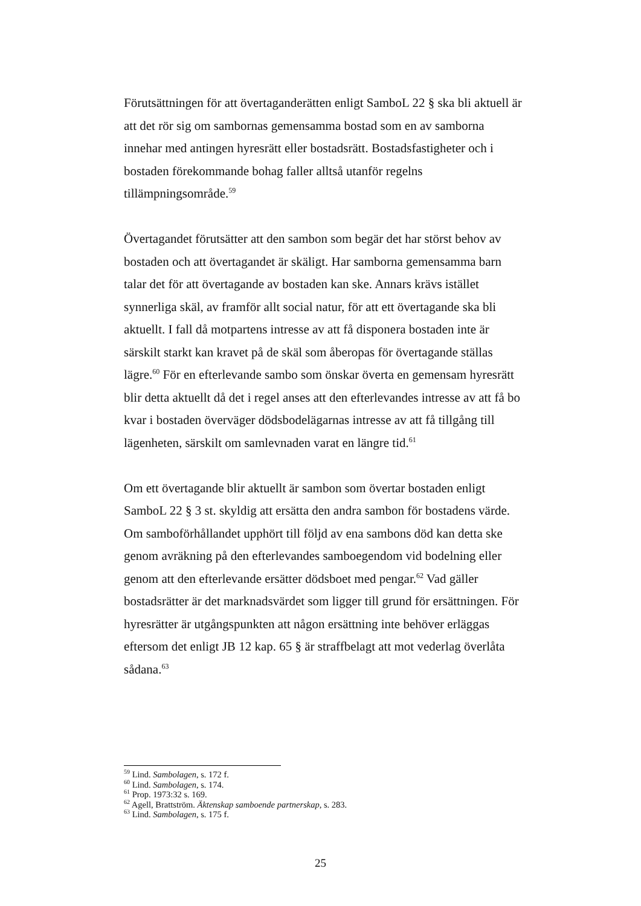Förutsättningen för att övertaganderätten enligt SamboL 22 § ska bli aktuell är att det rör sig om sambornas gemensamma bostad som en av samborna innehar med antingen hyresrätt eller bostadsrätt. Bostadsfastigheter och i bostaden förekommande bohag faller alltså utanför regelns tillämpningsområde.<sup>59</sup>
Övertagandet förutsätter att den sambon som begär det har störst behov av bostaden och att övertagandet är skäligt. Har samborna gemensamma barn talar det för att övertagande av bostaden kan ske. Annars krävs istället synnerliga skäl, av framför allt social natur, för att ett övertagande ska bli aktuellt. I fall då motpartens intresse av att få disponera bostaden inte är särskilt starkt kan kravet på de skäl som åberopas för övertagande ställas lägre.<sup>60</sup> För en efterlevande sambo som önskar överta en gemensam hyresrätt blir detta aktuellt då det i regel anses att den efterlevandes intresse av att få bo kvar i bostaden överväger dödsbodelägarnas intresse av att få tillgång till lägenheten, särskilt om samlevnaden varat en längre tid.<sup>61</sup>
Om ett övertagande blir aktuellt är sambon som övertar bostaden enligt SamboL 22 § 3 st. skyldig att ersätta den andra sambon för bostadens värde. Om samboförhållandet upphört till följd av ena sambons död kan detta ske genom avräkning på den efterlevandes samboegendom vid bodelning eller genom att den efterlevande ersätter dödsboet med pengar.<sup>62</sup> Vad gäller bostadsrätter är det marknadsvärdet som ligger till grund för ersättningen. För hyresrätter är utgångspunkten att någon ersättning inte behöver erläggas eftersom det enligt JB 12 kap. 65 § är straffbelagt att mot vederlag överlåta sådana.<sup>63</sup>
<sup>59</sup> Lind. Sambolagen, s. 172 f.
<sup>60</sup> Lind. Sambolagen, s. 174.
<sup>61</sup> Prop. 1973:32 s. 169.
<sup>62</sup> Agell, Brattström. Äktenskap samboende partnerskap, s. 283.
<sup>63</sup> Lind. Sambolagen, s. 175 f.
25